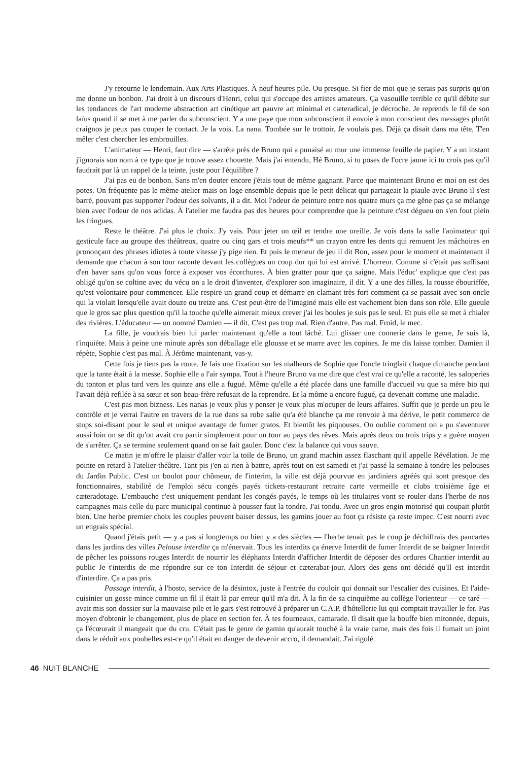J'y retourne le lendemain. Aux Arts Plastiques. À neuf heures pile. Ou presque. Si fier de moi que je serais pas surpris qu'on me donne un bonbon. J'ai droit à un discours d'Henri, celui qui s'occupe des artistes amateurs. Ça vasouille terrible ce qu'il débite sur les tendances de l'art moderne abstraction art cinétique art pauvre art minimal et cæteradical, je décroche. Je reprends le fil de son laïus quand il se met à me parler du subconscient. Y a une paye que mon subconscient il envoie à mon conscient des messages plutôt craignos je peux pas couper le contact. Je la vois. La nana. Tombée sur le trottoir. Je voulais pas. Déjà ça disait dans ma tête, T'en mêler c'est chercher les embrouilles.
L'animateur — Henri, faut dire — s'arrête près de Bruno qui a punaisé au mur une immense feuille de papier. Y a un instant j'ignorais son nom à ce type que je trouve assez chouette. Mais j'ai entendu, Hé Bruno, si tu poses de l'ocre jaune ici tu crois pas qu'il faudrait par là un rappel de la teinte, juste pour l'équilibre ?
J'ai pas eu de bonbon. Sans m'en douter encore j'étais tout de même gagnant. Parce que maintenant Bruno et moi on est des potes. On fréquente pas le même atelier mais on loge ensemble depuis que le petit délicat qui partageait la piaule avec Bruno il s'est barré, pouvant pas supporter l'odeur des solvants, il a dit. Moi l'odeur de peinture entre nos quatre murs ça me gêne pas ça se mélange bien avec l'odeur de nos adidas. À l'atelier me faudra pas des heures pour comprendre que la peinture c'est dégueu on s'en fout plein les fringues.
Reste le théâtre. J'ai plus le choix. J'y vais. Pour jeter un œil et tendre une oreille. Je vois dans la salle l'animateur qui gesticule face au groupe des théâtreux, quatre ou cinq gars et trois meufs** un crayon entre les dents qui remuent les mâchoires en prononçant des phrases idiotes à toute vitesse j'y pige rien. Et puis le meneur de jeu il dit Bon, assez pour le moment et maintenant il demande que chacun à son tour raconte devant les collègues un coup dur qui lui est arrivé. L'horreur. Comme si c'était pas suffisant d'en baver sans qu'on vous force à exposer vos écorchures. À bien gratter pour que ça saigne. Mais l'éduc' explique que c'est pas obligé qu'on se coltine avec du vécu on a le droit d'inventer, d'explorer son imaginaire, il dit. Y a une des filles, la rousse ébouriffée, qu'est volontaire pour commencer. Elle respire un grand coup et démarre en clamant très fort comment ça se passait avec son oncle qui la violait lorsqu'elle avait douze ou treize ans. C'est peut-être de l'imaginé mais elle est vachement bien dans son rôle. Elle gueule que le gros sac plus question qu'il la touche qu'elle aimerait mieux crever j'ai les boules je suis pas le seul. Et puis elle se met à chialer des rivières. L'éducateur — un nommé Damien — il dit, C'est pas trop mal. Rien d'autre. Pas mal. Froid, le mec.
La fille, je voudrais bien lui parler maintenant qu'elle a tout lâché. Lui glisser une connerie dans le genre, Je suis là, t'inquiète. Mais à peine une minute après son déballage elle glousse et se marre avec les copines. Je me dis laisse tomber. Damien il répète, Sophie c'est pas mal. À Jérôme maintenant, vas-y.
Cette fois je tiens pas la route. Je fais une fixation sur les malheurs de Sophie que l'oncle tringlait chaque dimanche pendant que la tante était à la messe. Sophie elle a l'air sympa. Tout à l'heure Bruno va me dire que c'est vrai ce qu'elle a raconté, les saloperies du tonton et plus tard vers les quinze ans elle a fugué. Même qu'elle a été placée dans une famille d'accueil vu que sa mère bio qui l'avait déjà refilée à sa sœur et son beau-frère refusait de la reprendre. Et la môme a encore fugué, ça devenait comme une maladie.
C'est pas mon bizness. Les nanas je veux plus y penser je veux plus m'ocuper de leurs affaires. Suffit que je perde un peu le contrôle et je verrai l'autre en travers de la rue dans sa robe salie qu'a été blanche ça me renvoie à ma dérive, le petit commerce de stups soi-disant pour le seul et unique avantage de fumer gratos. Et bientôt les piquouses. On oublie comment on a pu s'aventurer aussi loin on se dit qu'on avait cru partir simplement pour un tour au pays des rêves. Mais après deux ou trois trips y a guère moyen de s'arrêter. Ça se termine seulement quand on se fait gauler. Donc c'est la balance qui vous sauve.
Ce matin je m'offre le plaisir d'aller voir la toile de Bruno, un grand machin assez flaschant qu'il appelle Révélation. Je me pointe en retard à l'atelier-théâtre. Tant pis j'en ai rien à battre, après tout on est samedi et j'ai passé la semaine à tondre les pelouses du Jardin Public. C'est un boulot pour chômeur, de l'interim, la ville est déjà pourvue en jardiniers agréés qui sont presque des fonctionnaires, stabilité de l'emploi sécu congés payés tickets-restaurant retraite carte vermeille et clubs troisième âge et cæteradotage. L'embauche c'est uniquement pendant les congés payés, le temps où les titulaires vont se rouler dans l'herbe de nos campagnes mais celle du parc municipal continue à pousser faut la tondre. J'ai tondu. Avec un gros engin motorisé qui coupait plutôt bien. Une herbe premier choix les couples peuvent baiser dessus, les gamins jouer au foot ça résiste ça reste impec. C'est nourri avec un engrais spécial.
Quand j'étais petit — y a pas si longtemps ou bien y a des siècles — l'herbe tenait pas le coup je déchiffrais des pancartes dans les jardins des villes Pelouse interdite ça m'énervait. Tous les interdits ça énerve Interdit de fumer Interdit de se baigner Interdit de pêcher les poissons rouges Interdit de nourrir les éléphants Interdit d'afficher Interdit de déposer des ordures Chantier interdit au public Je t'interdis de me répondre sur ce ton Interdit de séjour et cæterabat-jour. Alors des gens ont décidé qu'Il est interdit d'interdire. Ça a pas pris.
Passage interdit, à l'hosto, service de la désintox, juste à l'entrée du couloir qui donnait sur l'escalier des cuisines. Et l'aide-cuisinier un gosse mince comme un fil il était là par erreur qu'il m'a dit. À la fin de sa cinquième au collège l'orienteur — ce taré — avait mis son dossier sur la mauvaise pile et le gars s'est retrouvé à préparer un C.A.P. d'hôtellerie lui qui comptait travailler le fer. Pas moyen d'obtenir le changement, plus de place en section fer. À tes fourneaux, camarade. Il disait que la bouffe bien mitonnée, depuis, ça l'écœurait il mangeait que du cru. C'était pas le genre de gamin qu'aurait touché à la vraie came, mais des fois il fumait un joint dans le réduit aux poubelles est-ce qu'il était en danger de devenir accro, il demandait. J'ai rigolé.
46 NUIT BLANCHE